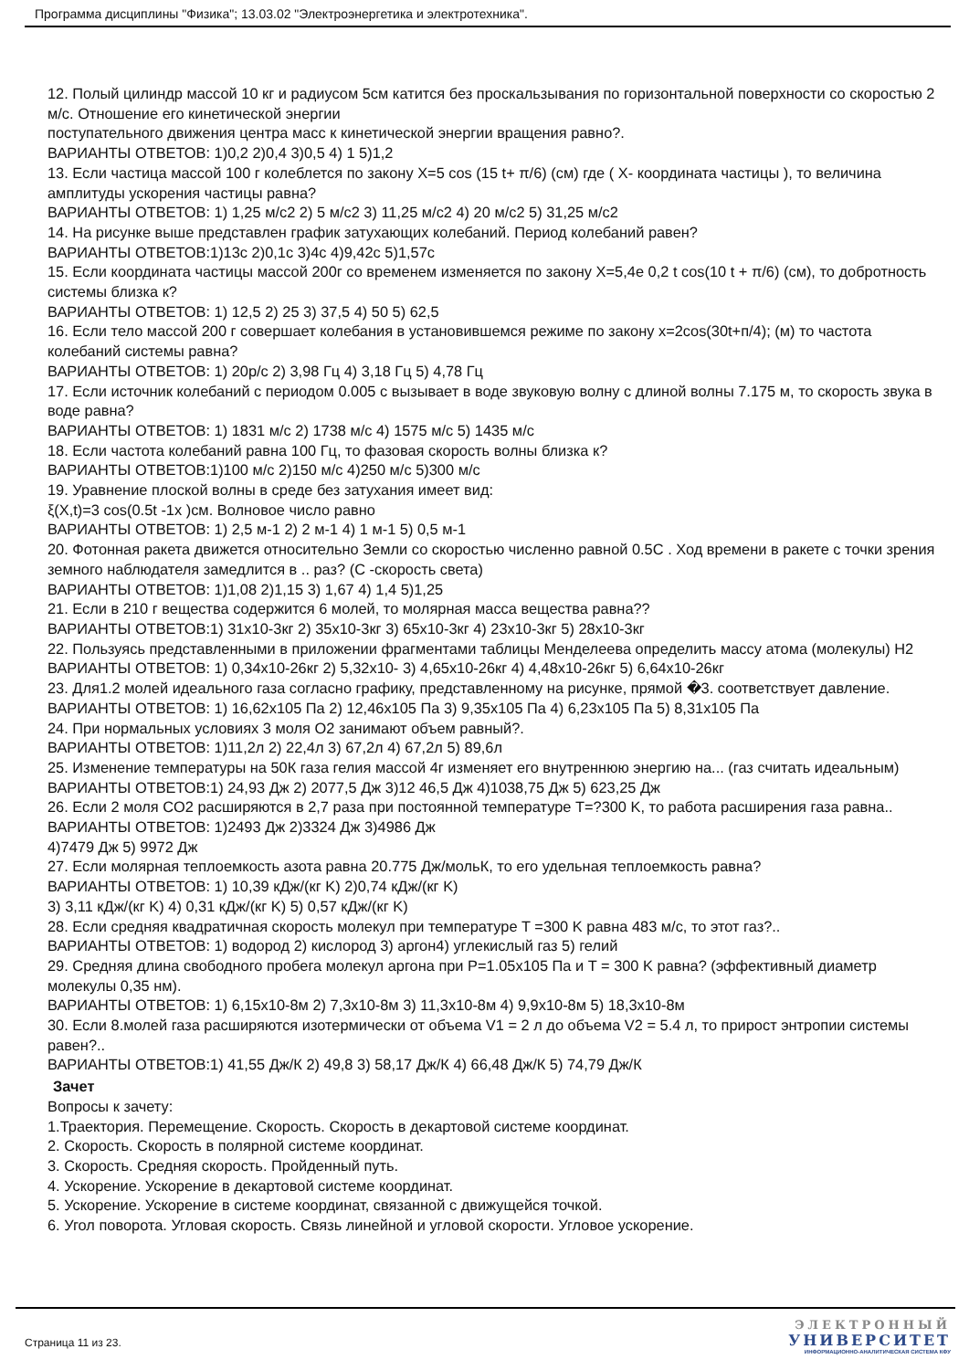Программа дисциплины "Физика"; 13.03.02 "Электроэнергетика и электротехника".
12. Полый цилиндр массой 10 кг и радиусом 5см катится без проскальзывания по горизонтальной поверхности со скоростью 2 м/с. Отношение его кинетической энергии
поступательного движения центра масс к кинетической энергии вращения равно?.
ВАРИАНТЫ ОТВЕТОВ: 1)0,2 2)0,4 3)0,5 4) 1 5)1,2
13. Если частица массой 100 г колеблется по закону X=5 cos (15 t+ π/6) (см) где ( X- координата частицы ), то величина амплитуды ускорения частицы равна?
ВАРИАНТЫ ОТВЕТОВ: 1) 1,25 м/с2 2) 5 м/с2 3) 11,25 м/с2 4) 20 м/с2 5) 31,25 м/с2
14. На рисунке выше представлен график затухающих колебаний. Период колебаний равен?
ВАРИАНТЫ ОТВЕТОВ:1)13с 2)0,1с 3)4с 4)9,42с 5)1,57с
15. Если координата частицы массой 200г со временем изменяется по закону X=5,4е 0,2 t cos(10 t + π/6) (см), то добротность системы близка к?
ВАРИАНТЫ ОТВЕТОВ: 1) 12,5 2) 25 3) 37,5 4) 50 5) 62,5
16. Если тело массой 200 г совершает колебания в установившемся режиме по закону x=2cos(30t+п/4); (м) то частота колебаний системы равна?
ВАРИАНТЫ ОТВЕТОВ: 1) 20р/с 2) 3,98 Гц 4) 3,18 Гц 5) 4,78 Гц
17. Если источник колебаний с периодом 0.005 с вызывает в воде звуковую волну с длиной волны 7.175 м, то скорость звука в воде равна?
ВАРИАНТЫ ОТВЕТОВ: 1) 1831 м/с 2) 1738 м/с 4) 1575 м/с 5) 1435 м/с
18. Если частота колебаний равна 100 Гц, то фазовая скорость волны близка к?
ВАРИАНТЫ ОТВЕТОВ:1)100 м/с 2)150 м/с 4)250 м/с 5)300 м/с
19. Уравнение плоской волны в среде без затухания имеет вид:
ξ(X,t)=3 cos(0.5t -1x )см. Волновое число равно
ВАРИАНТЫ ОТВЕТОВ: 1) 2,5 м-1 2) 2 м-1 4) 1 м-1 5) 0,5 м-1
20. Фотонная ракета движется относительно Земли со скоростью численно равной 0.5С . Ход времени в ракете с точки зрения земного наблюдателя замедлится в .. раз? (С -скорость света)
ВАРИАНТЫ ОТВЕТОВ: 1)1,08 2)1,15 3) 1,67 4) 1,4 5)1,25
21. Если в 210 г вещества содержится 6 молей, то молярная масса вещества равна??
ВАРИАНТЫ ОТВЕТОВ:1) 31x10-3кг 2) 35x10-3кг 3) 65x10-3кг 4) 23x10-3кг 5) 28x10-3кг
22. Пользуясь представленными в приложении фрагментами таблицы Менделеева определить массу атома (молекулы) H2
ВАРИАНТЫ ОТВЕТОВ: 1) 0,34x10-26кг 2) 5,32x10- 3) 4,65x10-26кг 4) 4,48x10-26кг 5) 6,64x10-26кг
23. Для1.2 молей идеального газа согласно графику, представленному на рисунке, прямой �3. соответствует давление.
ВАРИАНТЫ ОТВЕТОВ: 1) 16,62x105 Па 2) 12,46x105 Па 3) 9,35x105 Па 4) 6,23x105 Па 5) 8,31x105 Па
24. При нормальных условиях 3 моля O2 занимают объем равный?.
ВАРИАНТЫ ОТВЕТОВ: 1)11,2л 2) 22,4л 3) 67,2л 4) 67,2л 5) 89,6л
25. Изменение температуры на 50К газа гелия массой 4г изменяет его внутреннюю энергию на... (газ считать идеальным)
ВАРИАНТЫ ОТВЕТОВ:1) 24,93 Дж 2) 2077,5 Дж 3)12 46,5 Дж 4)1038,75 Дж 5) 623,25 Дж
26. Если 2 моля CO2 расширяются в 2,7 раза при постоянной температуре T=?300 K, то работа расширения газа равна..
ВАРИАНТЫ ОТВЕТОВ: 1)2493 Дж 2)3324 Дж 3)4986 Дж
4)7479 Дж 5) 9972 Дж
27. Если молярная теплоемкость азота равна 20.775 Дж/мольК, то его удельная теплоемкость равна?
ВАРИАНТЫ ОТВЕТОВ: 1) 10,39 кДж/(кг K) 2)0,74 кДж/(кг K)
3) 3,11 кДж/(кг K) 4) 0,31 кДж/(кг K) 5) 0,57 кДж/(кг K)
28. Если средняя квадратичная скорость молекул при температуре T =300 K равна 483 м/с, то этот газ?..
ВАРИАНТЫ ОТВЕТОВ: 1) водород 2) кислород 3) аргон4) углекислый газ 5) гелий
29. Средняя длина свободного пробега молекул аргона при P=1.05x105 Па и T = 300 K равна? (эффективный диаметр молекулы 0,35 нм).
ВАРИАНТЫ ОТВЕТОВ: 1) 6,15x10-8м 2) 7,3x10-8м 3) 11,3x10-8м 4) 9,9x10-8м 5) 18,3x10-8м
30. Если 8.молей газа расширяются изотермически от объема V1 = 2 л до объема V2 = 5.4 л, то прирост энтропии системы равен?..
ВАРИАНТЫ ОТВЕТОВ:1) 41,55 Дж/К 2) 49,8 3) 58,17 Дж/К 4) 66,48 Дж/К 5) 74,79 Дж/К
Зачет
Вопросы к зачету:
1.Траектория. Перемещение. Скорость. Скорость в декартовой системе координат.
2. Скорость. Скорость в полярной системе координат.
3. Скорость. Средняя скорость. Пройденный путь.
4. Ускорение. Ускорение в декартовой системе координат.
5. Ускорение. Ускорение в системе координат, связанной с движущейся точкой.
6. Угол поворота. Угловая скорость. Связь линейной и угловой скорости. Угловое ускорение.
Страница 11 из 23.
ЭЛЕКТРОННЫЙ
УНИВЕРСИТЕТ
ИНФОРМАЦИОННО-АНАЛИТИЧЕСКАЯ СИСТЕМА КФУ